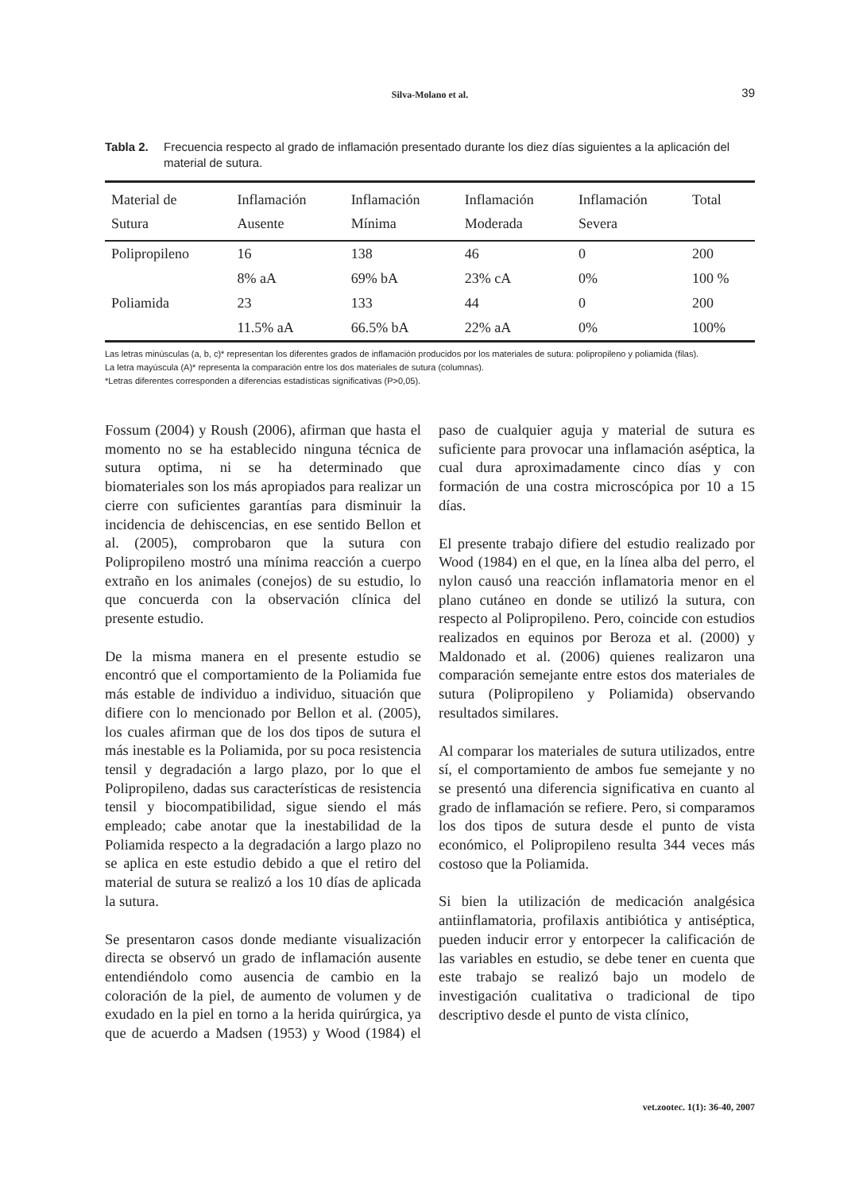Silva-Molano et al.
39
Tabla 2. Frecuencia respecto al grado de inflamación presentado durante los diez días siguientes a la aplicación del material de sutura.
| Material de Sutura | Inflamación Ausente | Inflamación Mínima | Inflamación Moderada | Inflamación Severa | Total |
| --- | --- | --- | --- | --- | --- |
| Polipropileno | 16 | 138 | 46 | 0 | 200 |
| | 8% aA | 69% bA | 23% cA | 0% | 100 % |
| Poliamida | 23 | 133 | 44 | 0 | 200 |
| | 11.5% aA | 66.5% bA | 22% aA | 0% | 100% |
Las letras minúsculas (a, b, c)* representan los diferentes grados de inflamación producidos por los materiales de sutura: polipropileno y poliamida (filas).
La letra mayúscula (A)* representa la comparación entre los dos materiales de sutura (columnas).
*Letras diferentes corresponden a diferencias estadísticas significativas (P>0,05).
Fossum (2004) y Roush (2006), afirman que hasta el momento no se ha establecido ninguna técnica de sutura optima, ni se ha determinado que biomateriales son los más apropiados para realizar un cierre con suficientes garantías para disminuir la incidencia de dehiscencias, en ese sentido Bellon et al. (2005), comprobaron que la sutura con Polipropileno mostró una mínima reacción a cuerpo extraño en los animales (conejos) de su estudio, lo que concuerda con la observación clínica del presente estudio.
De la misma manera en el presente estudio se encontró que el comportamiento de la Poliamida fue más estable de individuo a individuo, situación que difiere con lo mencionado por Bellon et al. (2005), los cuales afirman que de los dos tipos de sutura el más inestable es la Poliamida, por su poca resistencia tensil y degradación a largo plazo, por lo que el Polipropileno, dadas sus características de resistencia tensil y biocompatibilidad, sigue siendo el más empleado; cabe anotar que la inestabilidad de la Poliamida respecto a la degradación a largo plazo no se aplica en este estudio debido a que el retiro del material de sutura se realizó a los 10 días de aplicada la sutura.
Se presentaron casos donde mediante visualización directa se observó un grado de inflamación ausente entendiéndolo como ausencia de cambio en la coloración de la piel, de aumento de volumen y de exudado en la piel en torno a la herida quirúrgica, ya que de acuerdo a Madsen (1953) y Wood (1984) el paso de cualquier aguja y material de sutura es suficiente para provocar una inflamación aséptica, la cual dura aproximadamente cinco días y con formación de una costra microscópica por 10 a 15 días.
El presente trabajo difiere del estudio realizado por Wood (1984) en el que, en la línea alba del perro, el nylon causó una reacción inflamatoria menor en el plano cutáneo en donde se utilizó la sutura, con respecto al Polipropileno. Pero, coincide con estudios realizados en equinos por Beroza et al. (2000) y Maldonado et al. (2006) quienes realizaron una comparación semejante entre estos dos materiales de sutura (Polipropileno y Poliamida) observando resultados similares.
Al comparar los materiales de sutura utilizados, entre sí, el comportamiento de ambos fue semejante y no se presentó una diferencia significativa en cuanto al grado de inflamación se refiere. Pero, si comparamos los dos tipos de sutura desde el punto de vista económico, el Polipropileno resulta 344 veces más costoso que la Poliamida.
Si bien la utilización de medicación analgésica antiinflamatoria, profilaxis antibiótica y antiséptica, pueden inducir error y entorpecer la calificación de las variables en estudio, se debe tener en cuenta que este trabajo se realizó bajo un modelo de investigación cualitativa o tradicional de tipo descriptivo desde el punto de vista clínico,
vet.zootec. 1(1): 36-40, 2007